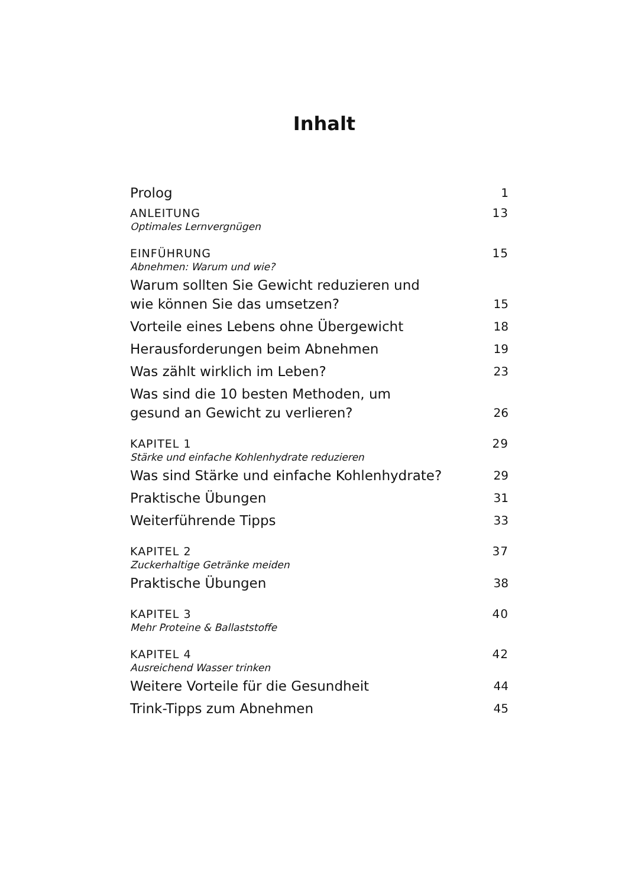Inhalt
Prolog 1
ANLEITUNG 13
Optimales Lernvergnügen
EINFÜHRUNG 15
Abnehmen: Warum und wie?
Warum sollten Sie Gewicht reduzieren und
wie können Sie das umsetzen? 15
Vorteile eines Lebens ohne Übergewicht 18
Herausforderungen beim Abnehmen 19
Was zählt wirklich im Leben? 23
Was sind die 10 besten Methoden, um
gesund an Gewicht zu verlieren? 26
KAPITEL 1 29
Stärke und einfache Kohlenhydrate reduzieren
Was sind Stärke und einfache Kohlenhydrate? 29
Praktische Übungen 31
Weiterführende Tipps 33
KAPITEL 2 37
Zuckerhaltige Getränke meiden
Praktische Übungen 38
KAPITEL 3 40
Mehr Proteine & Ballaststoffe
KAPITEL 4 42
Ausreichend Wasser trinken
Weitere Vorteile für die Gesundheit 44
Trink-Tipps zum Abnehmen 45